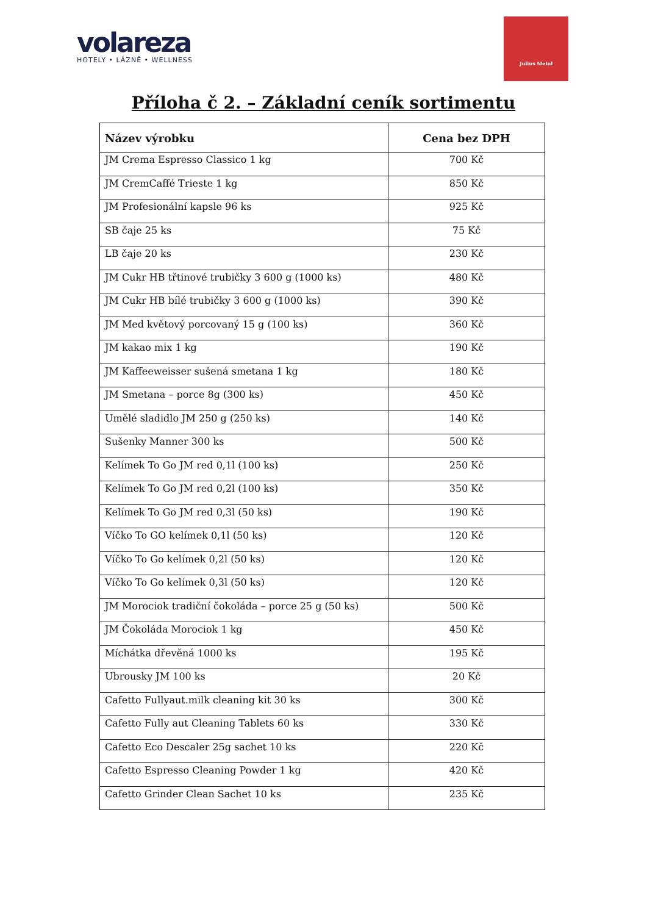volareza
HOTELY • LÁZNĚ • WELLNESS
Julius Meinl
Příloha č 2. – Základní ceník sortimentu
| Název výrobku | Cena bez DPH |
| --- | --- |
| JM Crema Espresso Classico 1 kg | 700 Kč |
| JM CremCaffé Trieste 1 kg | 850 Kč |
| JM Profesionální kapsle 96 ks | 925 Kč |
| SB čaje 25 ks | 75 Kč |
| LB čaje 20 ks | 230 Kč |
| JM Cukr HB třtinové trubičky 3 600 g (1000 ks) | 480 Kč |
| JM Cukr HB bílé trubičky 3 600 g (1000 ks) | 390 Kč |
| JM Med květový porcovaný 15 g (100 ks) | 360 Kč |
| JM kakao mix 1 kg | 190 Kč |
| JM Kaffeeweisser sušená smetana 1 kg | 180 Kč |
| JM Smetana – porce 8g (300 ks) | 450 Kč |
| Umělé sladidlo JM 250 g (250 ks) | 140 Kč |
| Sušenky Manner 300 ks | 500 Kč |
| Kelímek To Go JM red 0,1l (100 ks) | 250 Kč |
| Kelímek To Go JM red 0,2l (100 ks) | 350 Kč |
| Kelímek To Go JM red 0,3l (50 ks) | 190 Kč |
| Víčko To GO kelímek 0,1l (50 ks) | 120 Kč |
| Víčko To Go kelímek 0,2l (50 ks) | 120 Kč |
| Víčko To Go kelímek 0,3l (50 ks) | 120 Kč |
| JM Morociok tradiční čokoláda – porce 25 g (50 ks) | 500 Kč |
| JM Čokoláda Morociok 1 kg | 450 Kč |
| Míchátka dřevěná 1000 ks | 195 Kč |
| Ubrousky JM 100 ks | 20 Kč |
| Cafetto Fullyaut.milk cleaning kit 30 ks | 300 Kč |
| Cafetto Fully aut Cleaning Tablets 60 ks | 330 Kč |
| Cafetto Eco Descaler 25g sachet 10 ks | 220 Kč |
| Cafetto Espresso Cleaning Powder 1 kg | 420 Kč |
| Cafetto Grinder Clean Sachet 10 ks | 235 Kč |